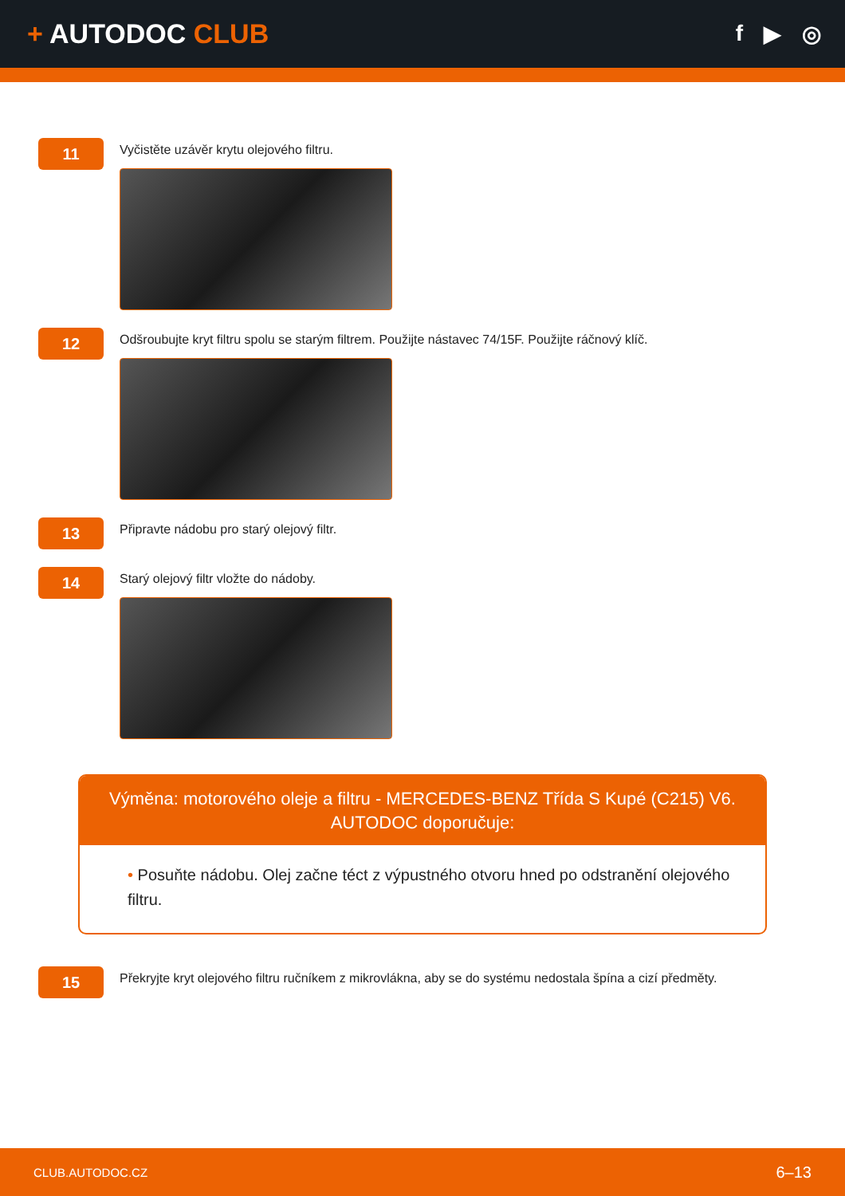+ AUTODOC CLUB
f ▶ ◎
11
Vyčistěte uzávěr krytu olejového filtru.
12
Odšroubujte kryt filtru spolu se starým filtrem. Použijte nástavec 74/15F. Použijte ráčnový klíč.
13
Připravte nádobu pro starý olejový filtr.
14
Starý olejový filtr vložte do nádoby.
Výměna: motorového oleje a filtru - MERCEDES-BENZ Třída S Kupé (C215) V6.
AUTODOC doporučuje:
• Posuňte nádobu. Olej začne téct z výpustného otvoru hned po odstranění olejového filtru.
15
Překryjte kryt olejového filtru ručníkem z mikrovlákna, aby se do systému nedostala špína a cizí předměty.
CLUB.AUTODOC.CZ 6–13